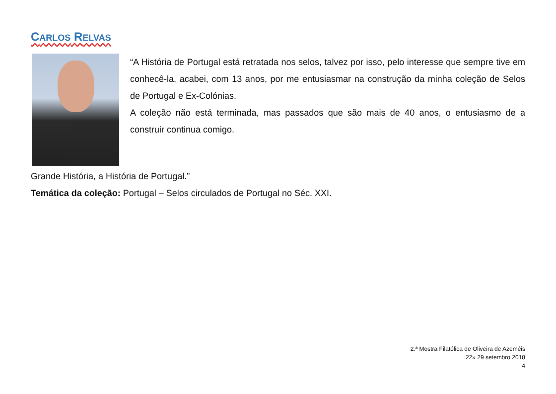CARLOS RELVAS
“A História de Portugal está retratada nos selos, talvez por isso, pelo interesse que sempre tive em conhecê-la, acabei, com 13 anos, por me entusiasmar na construção da minha coleção de Selos de Portugal e Ex-Colónias.
A coleção não está terminada, mas passados que são mais de 40 anos, o entusiasmo de a construir continua comigo.
Grande História, a História de Portugal.”
Temática da coleção: Portugal – Selos circulados de Portugal no Séc. XXI.
2.ª Mostra Filatélica de Oliveira de Azeméis
22» 29 setembro 2018
4